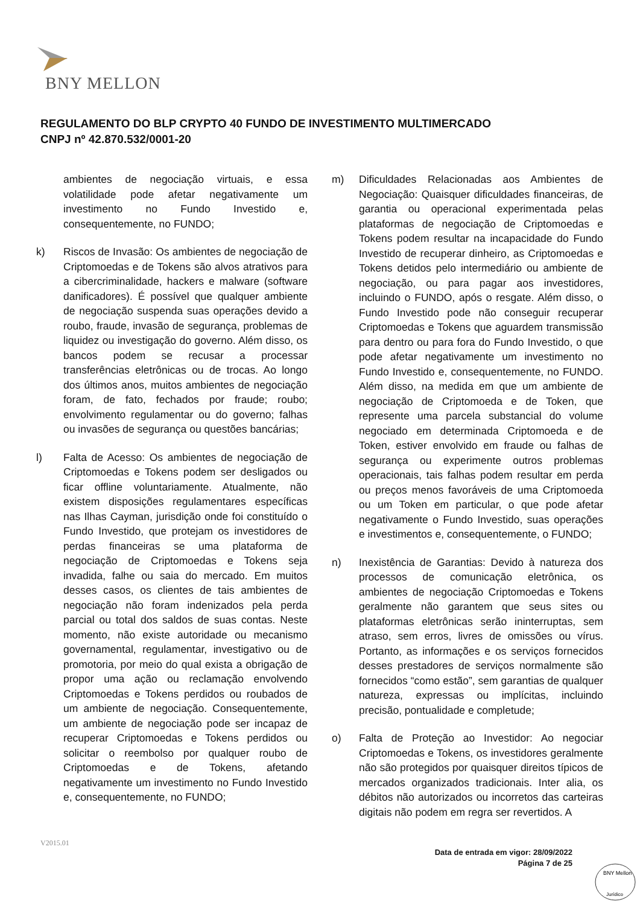BNY MELLON
REGULAMENTO DO BLP CRYPTO 40 FUNDO DE INVESTIMENTO MULTIMERCADO
CNPJ nº 42.870.532/0001-20
ambientes de negociação virtuais, e essa volatilidade pode afetar negativamente um investimento no Fundo Investido e, consequentemente, no FUNDO;
k) Riscos de Invasão: Os ambientes de negociação de Criptomoedas e de Tokens são alvos atrativos para a cibercriminalidade, hackers e malware (software danificadores). É possível que qualquer ambiente de negociação suspenda suas operações devido a roubo, fraude, invasão de segurança, problemas de liquidez ou investigação do governo. Além disso, os bancos podem se recusar a processar transferências eletrônicas ou de trocas. Ao longo dos últimos anos, muitos ambientes de negociação foram, de fato, fechados por fraude; roubo; envolvimento regulamentar ou do governo; falhas ou invasões de segurança ou questões bancárias;
l) Falta de Acesso: Os ambientes de negociação de Criptomoedas e Tokens podem ser desligados ou ficar offline voluntariamente. Atualmente, não existem disposições regulamentares específicas nas Ilhas Cayman, jurisdição onde foi constituído o Fundo Investido, que protejam os investidores de perdas financeiras se uma plataforma de negociação de Criptomoedas e Tokens seja invadida, falhe ou saia do mercado. Em muitos desses casos, os clientes de tais ambientes de negociação não foram indenizados pela perda parcial ou total dos saldos de suas contas. Neste momento, não existe autoridade ou mecanismo governamental, regulamentar, investigativo ou de promotoria, por meio do qual exista a obrigação de propor uma ação ou reclamação envolvendo Criptomoedas e Tokens perdidos ou roubados de um ambiente de negociação. Consequentemente, um ambiente de negociação pode ser incapaz de recuperar Criptomoedas e Tokens perdidos ou solicitar o reembolso por qualquer roubo de Criptomoedas e de Tokens, afetando negativamente um investimento no Fundo Investido e, consequentemente, no FUNDO;
m) Dificuldades Relacionadas aos Ambientes de Negociação: Quaisquer dificuldades financeiras, de garantia ou operacional experimentada pelas plataformas de negociação de Criptomoedas e Tokens podem resultar na incapacidade do Fundo Investido de recuperar dinheiro, as Criptomoedas e Tokens detidos pelo intermediário ou ambiente de negociação, ou para pagar aos investidores, incluindo o FUNDO, após o resgate. Além disso, o Fundo Investido pode não conseguir recuperar Criptomoedas e Tokens que aguardem transmissão para dentro ou para fora do Fundo Investido, o que pode afetar negativamente um investimento no Fundo Investido e, consequentemente, no FUNDO. Além disso, na medida em que um ambiente de negociação de Criptomoeda e de Token, que represente uma parcela substancial do volume negociado em determinada Criptomoeda e de Token, estiver envolvido em fraude ou falhas de segurança ou experimente outros problemas operacionais, tais falhas podem resultar em perda ou preços menos favoráveis de uma Criptomoeda ou um Token em particular, o que pode afetar negativamente o Fundo Investido, suas operações e investimentos e, consequentemente, o FUNDO;
n) Inexistência de Garantias: Devido à natureza dos processos de comunicação eletrônica, os ambientes de negociação Criptomoedas e Tokens geralmente não garantem que seus sites ou plataformas eletrônicas serão ininterruptas, sem atraso, sem erros, livres de omissões ou vírus. Portanto, as informações e os serviços fornecidos desses prestadores de serviços normalmente são fornecidos “como estão”, sem garantias de qualquer natureza, expressas ou implícitas, incluindo precisão, pontualidade e completude;
o) Falta de Proteção ao Investidor: Ao negociar Criptomoedas e Tokens, os investidores geralmente não são protegidos por quaisquer direitos típicos de mercados organizados tradicionais. Inter alia, os débitos não autorizados ou incorretos das carteiras digitais não podem em regra ser revertidos. A
V2015.01
Data de entrada em vigor: 28/09/2022
Página 7 de 25
BNY Mellon
Jurídico